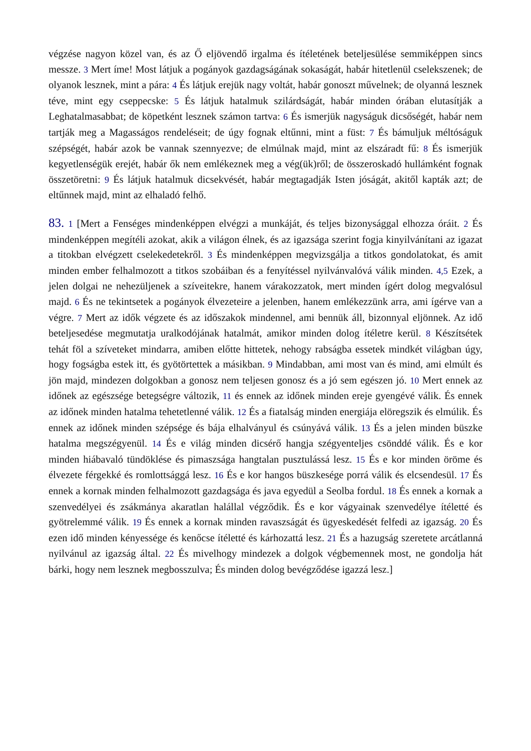végzése nagyon közel van, és az Ő eljövendő irgalma és ítéletének beteljesülése semmiképpen sincs messze. 3 Mert íme! Most látjuk a pogányok gazdagságának sokaságát, habár hitetlenül cselekszenek; de olyanok lesznek, mint a pára: 4 És látjuk erejük nagy voltát, habár gonoszt művelnek; de olyanná lesznek téve, mint egy cseppecske: 5 És látjuk hatalmuk szilárdságát, habár minden órában elutasítják a Leghatalmasabbat; de köpetként lesznek számon tartva: 6 És ismerjük nagyságuk dicsőségét, habár nem tartják meg a Magasságos rendeléseit; de úgy fognak eltűnni, mint a füst: 7 És bámuljuk méltóságuk szépségét, habár azok be vannak szennyezve; de elmúlnak majd, mint az elszáradt fű: 8 És ismerjük kegyetlenségük erejét, habár ők nem emlékeznek meg a vég(ük)ről; de összeroskadó hullámként fognak összetöretni: 9 És látjuk hatalmuk dicsekvését, habár megtagadják Isten jóságát, akitől kapták azt; de eltűnnek majd, mint az elhaladó felhő.
83. 1 [Mert a Fenséges mindenképpen elvégzi a munkáját, és teljes bizonysággal elhozza óráit. 2 És mindenképpen megítéli azokat, akik a világon élnek, és az igazsága szerint fogja kinyilvánítani az igazat a titokban elvégzett cselekedetekről. 3 És mindenképpen megvizsgálja a titkos gondolatokat, és amit minden ember felhalmozott a titkos szobáiban és a fenyítéssel nyilvánvalóvá válik minden. 4,5 Ezek, a jelen dolgai ne nehezüljenek a szíveitekre, hanem várakozzatok, mert minden ígért dolog megvalósul majd. 6 És ne tekintsetek a pogányok élvezeteire a jelenben, hanem emlékezzünk arra, ami ígérve van a végre. 7 Mert az idők végzete és az időszakok mindennel, ami bennük áll, bizonnyal eljönnek. Az idő beteljesedése megmutatja uralkodójának hatalmát, amikor minden dolog ítéletre kerül. 8 Készítsétek tehát föl a szíveteket mindarra, amiben előtte hittetek, nehogy rabságba essetek mindkét világban úgy, hogy fogságba estek itt, és gyötörtettek a másikban. 9 Mindabban, ami most van és mind, ami elmúlt és jön majd, mindezen dolgokban a gonosz nem teljesen gonosz és a jó sem egészen jó. 10 Mert ennek az időnek az egészsége betegségre változik, 11 és ennek az időnek minden ereje gyengévé válik. És ennek az időnek minden hatalma tehetetlenné válik. 12 És a fiatalság minden energiája elöregszik és elmúlik. És ennek az időnek minden szépsége és bája elhalványul és csúnyává válik. 13 És a jelen minden büszke hatalma megszégyenül. 14 És e világ minden dicsérő hangja szégyenteljes csönddé válik. És e kor minden hiábavaló tündöklése és pimaszsága hangtalan pusztulássá lesz. 15 És e kor minden öröme és élvezete férgekké és romlottsággá lesz. 16 És e kor hangos büszkesége porrá válik és elcsendesül. 17 És ennek a kornak minden felhalmozott gazdagsága és java egyedül a Seolba fordul. 18 És ennek a kornak a szenvedélyei és zsákmánya akaratlan halállal végződik. És e kor vágyainak szenvedélye ítéletté és gyötrelemmé válik. 19 És ennek a kornak minden ravaszságát és ügyeskedését felfedi az igazság. 20 És ezen idő minden kényessége és kenőcse ítéletté és kárhozattá lesz. 21 És a hazugság szeretete arcátlanná nyilvánul az igazság által. 22 És mivelhogy mindezek a dolgok végbemennek most, ne gondolja hát bárki, hogy nem lesznek megbosszulva; És minden dolog bevégződése igazzá lesz.]